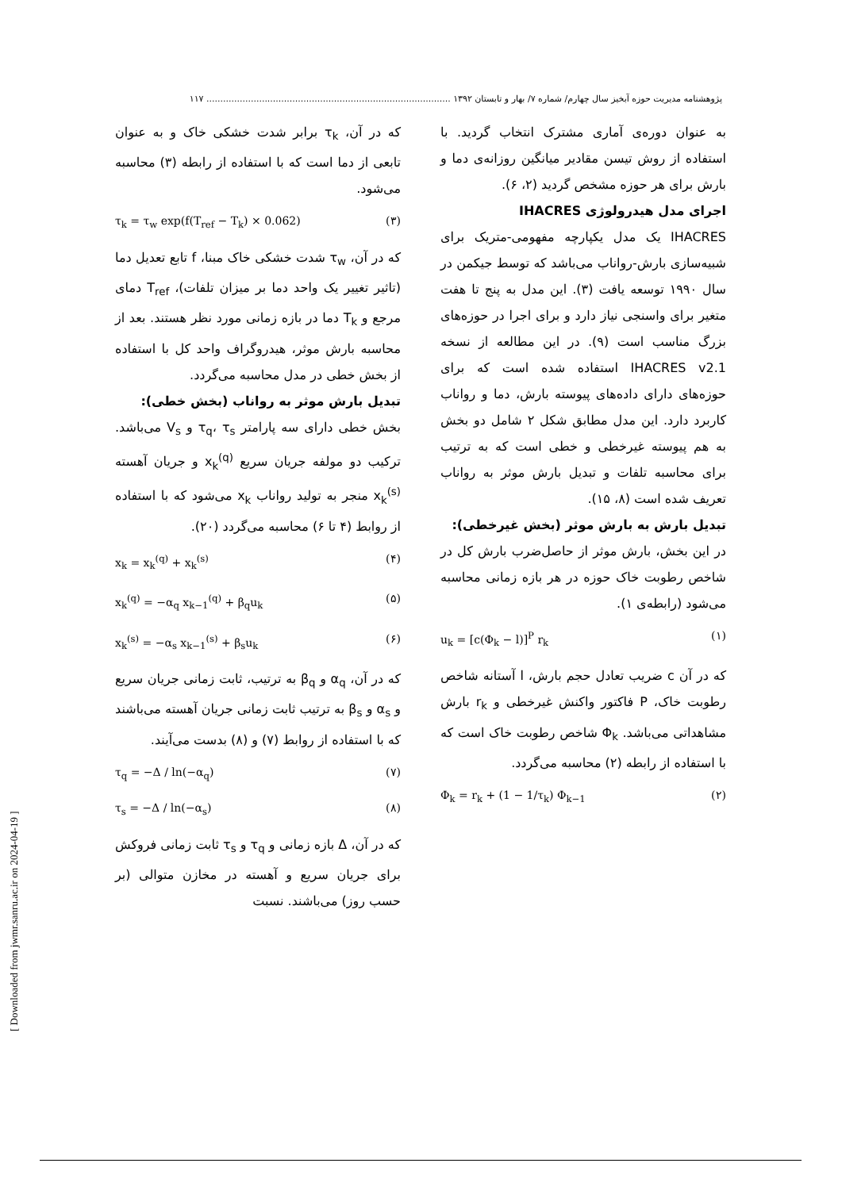پژوهشنامه مدیریت حوزه آبخیز سال چهارم/ شماره ۷/ بهار و تابستان ۱۳۹۲ ........................................................................................ ۱۱۷
به عنوان دوره‌ی آماری مشترک انتخاب گردید. با استفاده از روش تیسن مقادیر میانگین روزانه‌ی دما و بارش برای هر حوزه مشخص گردید (۲، ۶).
اجرای مدل هیدرولوژی IHACRES
IHACRES یک مدل یکپارچه مفهومی-متریک برای شبیه‌سازی بارش-رواناب می‌باشد که توسط جیکمن در سال ۱۹۹۰ توسعه یافت (۳). این مدل به پنج تا هفت متغیر برای واسنجی نیاز دارد و برای اجرا در حوزه‌های بزرگ مناسب است (۹). در این مطالعه از نسخه IHACRES v2.1 استفاده شده است که برای حوزه‌های دارای داده‌های پیوسته بارش، دما و رواناب کاربرد دارد. این مدل مطابق شکل ۲ شامل دو بخش به هم پیوسته غیرخطی و خطی است که به ترتیب برای محاسبه تلفات و تبدیل بارش موثر به رواناب تعریف شده است (۸، ۱۵).
تبدیل بارش به بارش موثر (بخش غیرخطی):
در این بخش، بارش موثر از حاصل‌ضرب بارش کل در شاخص رطوبت خاک حوزه در هر بازه زمانی محاسبه می‌شود (رابطه‌ی ۱).
u<sub>k</sub> = [c(Φ<sub>k</sub> − l)]<sup>P</sup> r<sub>k</sub> (۱)
که در آن c ضریب تعادل حجم بارش، l آستانه شاخص رطوبت خاک، P فاکتور واکنش غیرخطی و r<sub>k</sub> بارش مشاهداتی می‌باشد. Φ<sub>k</sub> شاخص رطوبت خاک است که با استفاده از رابطه (۲) محاسبه می‌گردد.
Φ<sub>k</sub> = r<sub>k</sub> + (1 − 1/τ<sub>k</sub>) Φ<sub>k−1</sub> (۲)
که در آن، τ<sub>k</sub> برابر شدت خشکی خاک و به عنوان تابعی از دما است که با استفاده از رابطه (۳) محاسبه می‌شود.
τ<sub>k</sub> = τ<sub>w</sub> exp(f(T<sub>ref</sub> − T<sub>k</sub>) × 0.062) (۳)
که در آن، τ<sub>w</sub> شدت خشکی خاک مبنا، f تابع تعدیل دما (تاثیر تغییر یک واحد دما بر میزان تلفات)، T<sub>ref</sub> دمای مرجع و T<sub>k</sub> دما در بازه زمانی مورد نظر هستند. بعد از محاسبه بارش موثر، هیدروگراف واحد کل با استفاده از بخش خطی در مدل محاسبه می‌گردد.
تبدیل بارش موثر به رواناب (بخش خطی):
بخش خطی دارای سه پارامتر τ<sub>q</sub>، τ<sub>s</sub> و V<sub>s</sub> می‌باشد. ترکیب دو مولفه جریان سریع x<sub>k</sub><sup>(q)</sup> و جریان آهسته x<sub>k</sub><sup>(s)</sup> منجر به تولید رواناب x<sub>k</sub> می‌شود که با استفاده از روابط (۴ تا ۶) محاسبه می‌گردد (۲۰).
x<sub>k</sub> = x<sub>k</sub><sup>(q)</sup> + x<sub>k</sub><sup>(s)</sup> (۴)
x<sub>k</sub><sup>(q)</sup> = −α<sub>q</sub> x<sub>k−1</sub><sup>(q)</sup> + β<sub>q</sub>u<sub>k</sub> (۵)
x<sub>k</sub><sup>(s)</sup> = −α<sub>s</sub> x<sub>k−1</sub><sup>(s)</sup> + β<sub>s</sub>u<sub>k</sub> (۶)
که در آن، α<sub>q</sub> و β<sub>q</sub> به ترتیب، ثابت زمانی جریان سریع و α<sub>s</sub> و β<sub>s</sub> به ترتیب ثابت زمانی جریان آهسته می‌باشند که با استفاده از روابط (۷) و (۸) بدست می‌آیند.
τ<sub>q</sub> = −Δ / ln(−α<sub>q</sub>) (۷)
τ<sub>s</sub> = −Δ / ln(−α<sub>s</sub>) (۸)
که در آن، Δ بازه زمانی و τ<sub>q</sub> و τ<sub>s</sub> ثابت زمانی فروکش برای جریان سریع و آهسته در مخازن متوالی (بر حسب روز) می‌باشند. نسبت
[ Downloaded from jwmr.sanru.ac.ir on 2024-04-19 ]